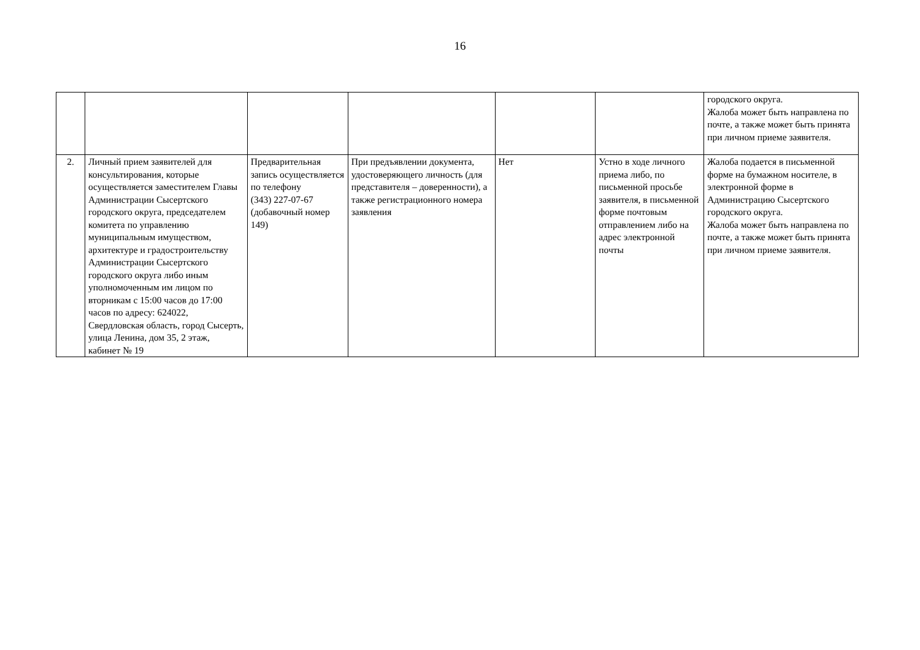16
| | | | | | | городского округа. Жалоба может быть направлена по почте, а также может быть принята при личном приеме заявителя. |
| 2. | Личный прием заявителей для консультирования, которые осуществляется заместителем Главы Администрации Сысертского городского округа, председателем комитета по управлению муниципальным имуществом, архитектуре и градостроительству Администрации Сысертского городского округа либо иным уполномоченным им лицом по вторникам с 15:00 часов до 17:00 часов по адресу: 624022, Свердловская область, город Сысерть, улица Ленина, дом 35, 2 этаж, кабинет № 19 | Предварительная запись осуществляется по телефону (343) 227-07-67 (добавочный номер 149) | При предъявлении документа, удостоверяющего личность (для представителя – доверенности), а также регистрационного номера заявления | Нет | Устно в ходе личного приема либо, по письменной просьбе заявителя, в письменной форме почтовым отправлением либо на адрес электронной почты | Жалоба подается в письменной форме на бумажном носителе, в электронной форме в Администрацию Сысертского городского округа. Жалоба может быть направлена по почте, а также может быть принята при личном приеме заявителя. |